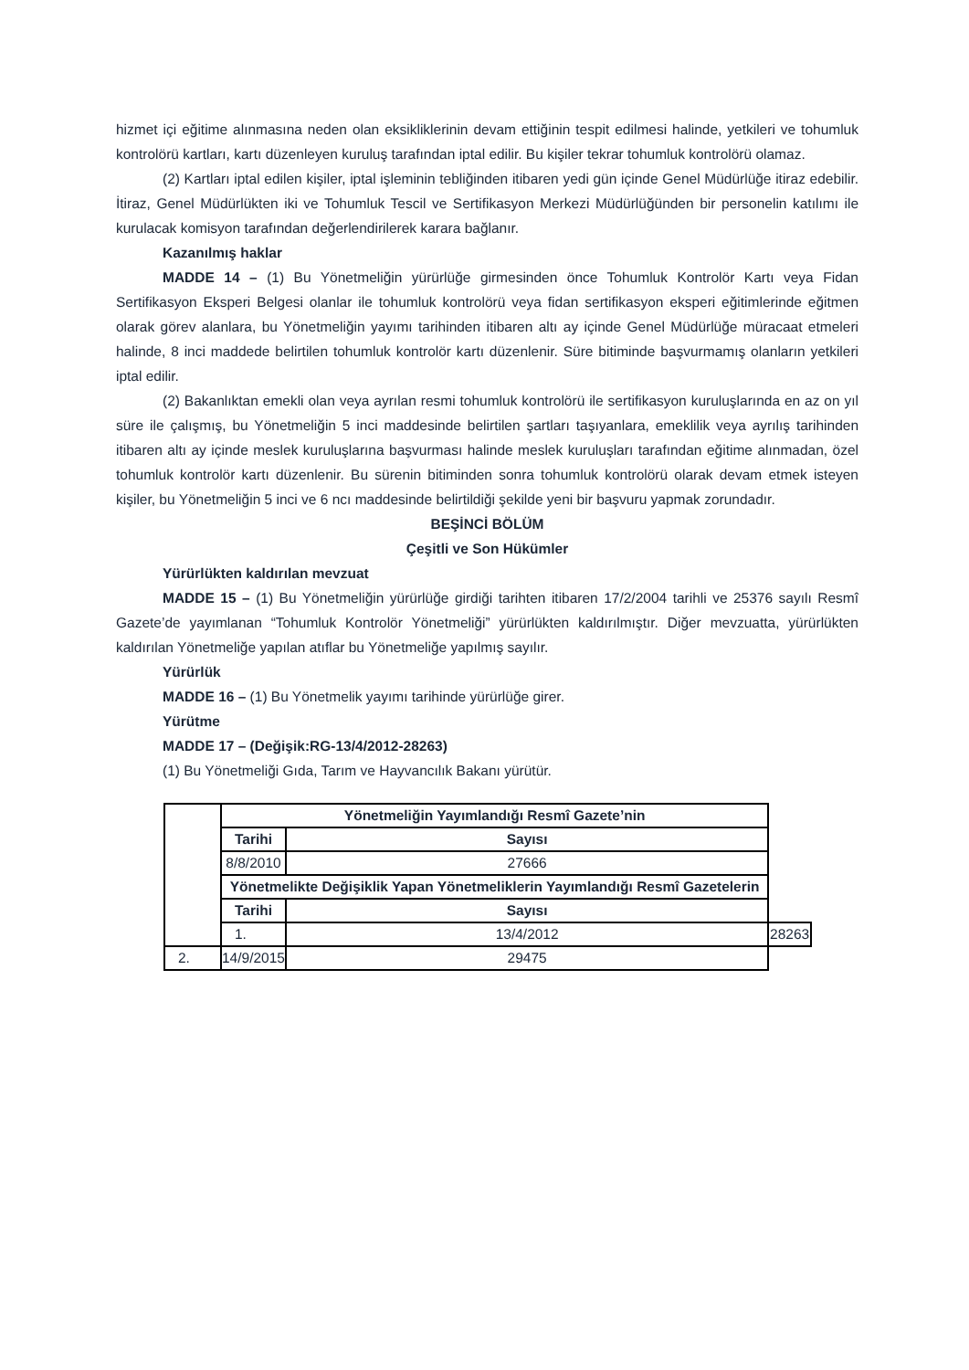hizmet içi eğitime alınmasına neden olan eksikliklerinin devam ettiğinin tespit edilmesi halinde, yetkileri ve tohumluk kontrolörü kartları, kartı düzenleyen kuruluş tarafından iptal edilir. Bu kişiler tekrar tohumluk kontrolörü olamaz.
(2) Kartları iptal edilen kişiler, iptal işleminin tebliğinden itibaren yedi gün içinde Genel Müdürlüğe itiraz edebilir. İtiraz, Genel Müdürlükten iki ve Tohumluk Tescil ve Sertifikasyon Merkezi Müdürlüğünden bir personelin katılımı ile kurulacak komisyon tarafından değerlendirilerek karara bağlanır.
Kazanılmış haklar
MADDE 14 – (1) Bu Yönetmeliğin yürürlüğe girmesinden önce Tohumluk Kontrolör Kartı veya Fidan Sertifikasyon Eksperi Belgesi olanlar ile tohumluk kontrolörü veya fidan sertifikasyon eksperi eğitimlerinde eğitmen olarak görev alanlara, bu Yönetmeliğin yayımı tarihinden itibaren altı ay içinde Genel Müdürlüğe müracaat etmeleri halinde, 8 inci maddede belirtilen tohumluk kontrolör kartı düzenlenir. Süre bitiminde başvurmamış olanların yetkileri iptal edilir.
(2) Bakanlıktan emekli olan veya ayrılan resmi tohumluk kontrolörü ile sertifikasyon kuruluşlarında en az on yıl süre ile çalışmış, bu Yönetmeliğin 5 inci maddesinde belirtilen şartları taşıyanlara, emeklilik veya ayrılış tarihinden itibaren altı ay içinde meslek kuruluşlarına başvurması halinde meslek kuruluşları tarafından eğitime alınmadan, özel tohumluk kontrolör kartı düzenlenir. Bu sürenin bitiminden sonra tohumluk kontrolörü olarak devam etmek isteyen kişiler, bu Yönetmeliğin 5 inci ve 6 ncı maddesinde belirtildiği şekilde yeni bir başvuru yapmak zorundadır.
BEŞİNCİ BÖLÜM
Çeşitli ve Son Hükümler
Yürürlükten kaldırılan mevzuat
MADDE 15 – (1) Bu Yönetmeliğin yürürlüğe girdiği tarihten itibaren 17/2/2004 tarihli ve 25376 sayılı Resmî Gazete’de yayımlanan “Tohumluk Kontrolör Yönetmeliği” yürürlükten kaldırılmıştır. Diğer mevzuatta, yürürlükten kaldırılan Yönetmeliğe yapılan atıflar bu Yönetmeliğe yapılmış sayılır.
Yürürlük
MADDE 16 – (1) Bu Yönetmelik yayımı tarihinde yürürlüğe girer.
Yürütme
MADDE 17 – (Değişik:RG-13/4/2012-28263)
(1) Bu Yönetmeliği Gıda, Tarım ve Hayvancılık Bakanı yürütür.
| | Yönetmeliğin Yayımlandığı Resmî Gazete’nin | | |
| | Tarihi | Sayısı | |
| | 8/8/2010 | 27666 | |
| | Yönetmelikte Değişiklik Yapan Yönetmeliklerin Yayımlandığı Resmî Gazetelerin | | |
| | Tarihi | Sayısı | |
| | 1. | 13/4/2012 | 28263 |
| 2. | 14/9/2015 | 29475 | |